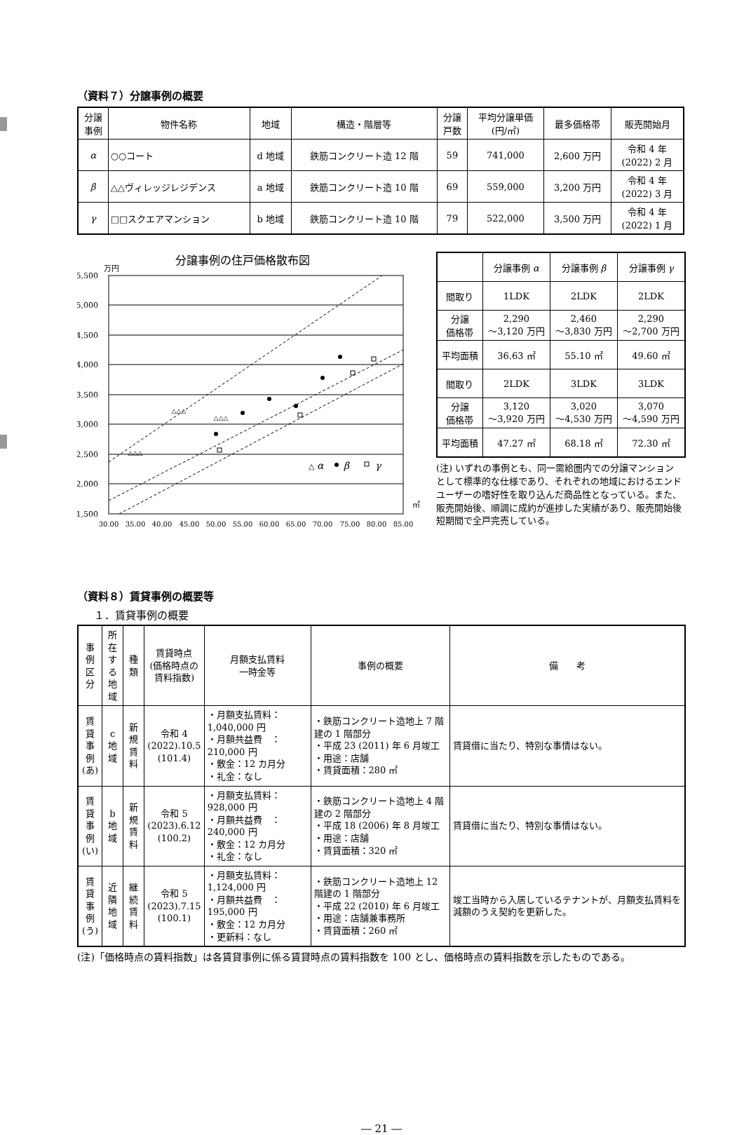（資料７）分譲事例の概要
| 分譲 事例 | 物件名称 | 地域 | 構造・階層等 | 分譲 戸数 | 平均分譲単価 (円/㎡) | 最多価格帯 | 販売開始月 |
| --- | --- | --- | --- | --- | --- | --- | --- |
| α | ○○コート | d 地域 | 鉄筋コンクリート造 12 階 | 59 | 741,000 | 2,600 万円 | 令和 4 年 (2022) 2 月 |
| β | △△ヴィレッジレジデンス | a 地域 | 鉄筋コンクリート造 10 階 | 69 | 559,000 | 3,200 万円 | 令和 4 年 (2022) 3 月 |
| γ | □□スクエアマンション | b 地域 | 鉄筋コンクリート造 10 階 | 79 | 522,000 | 3,500 万円 | 令和 4 年 (2022) 1 月 |
分譲事例の住戸価格散布図
万円
5,500
5,000
4,500
4,000
3,500
3,000
2,500
2,000
1,500
30.00
35.00
40.00
45.00
50.00
55.00
60.00
65.00
70.00
75.00
80.00
85.00
㎡
△△△
△△△
△△△
△ α
β
γ
| | 分譲事例 α | 分譲事例 β | 分譲事例 γ |
| --- | --- | --- | --- |
| 間取り | 1LDK | 2LDK | 2LDK |
| 分譲 価格帯 | 2,290 ～3,120 万円 | 2,460 ～3,830 万円 | 2,290 ～2,700 万円 |
| 平均面積 | 36.63 ㎡ | 55.10 ㎡ | 49.60 ㎡ |
| 間取り | 2LDK | 3LDK | 3LDK |
| 分譲 価格帯 | 3,120 ～3,920 万円 | 3,020 ～4,530 万円 | 3,070 ～4,590 万円 |
| 平均面積 | 47.27 ㎡ | 68.18 ㎡ | 72.30 ㎡ |
(注) いずれの事例とも、同一需給圏内での分譲マンションとして標準的な仕様であり、それぞれの地域におけるエンドユーザーの嗜好性を取り込んだ商品性となっている。また、販売開始後、順調に成約が進捗した実績があり、販売開始後短期間で全戸完売している。
（資料８）賃貸事例の概要等
１．賃貸事例の概要
| 事例 区分 | 所在 する 地域 | 種類 | 賃貸時点 (価格時点の 賃料指数) | 月額支払賃料 一時金等 | 事例の概要 | 備 考 |
| 賃貸 事例 (あ) | c 地域 | 新規 賃料 | 令和 4 (2022).10.5 (101.4) | ・月額支払賃料：1,040,000 円 ・月額共益費 ： 210,000 円 ・敷金：12 カ月分 ・礼金：なし | ・鉄筋コンクリート造地上 7 階建の 1 階部分 ・平成 23 (2011) 年 6 月竣工 ・用途：店舗 ・賃貸面積：280 ㎡ | 賃貸借に当たり、特別な事情はない。 |
| 賃貸 事例 (い) | b 地域 | 新規 賃料 | 令和 5 (2023).6.12 (100.2) | ・月額支払賃料：928,000 円 ・月額共益費 ：240,000 円 ・敷金：12 カ月分 ・礼金：なし | ・鉄筋コンクリート造地上 4 階建の 2 階部分 ・平成 18 (2006) 年 8 月竣工 ・用途：店舗 ・賃貸面積：320 ㎡ | 賃貸借に当たり、特別な事情はない。 |
| 賃貸 事例 (う) | 近隣 地域 | 継続 賃料 | 令和 5 (2023).7.15 (100.1) | ・月額支払賃料：1,124,000 円 ・月額共益費 ： 195,000 円 ・敷金：12 カ月分 ・更新料：なし | ・鉄筋コンクリート造地上 12 階建の 1 階部分 ・平成 22 (2010) 年 6 月竣工 ・用途：店舗兼事務所 ・賃貸面積：260 ㎡ | 竣工当時から入居しているテナントが、月額支払賃料を減額のうえ契約を更新した。 |
(注)「価格時点の賃料指数」は各賃貸事例に係る賃貸時点の賃料指数を 100 とし、価格時点の賃料指数を示したものである。
― 21 ―